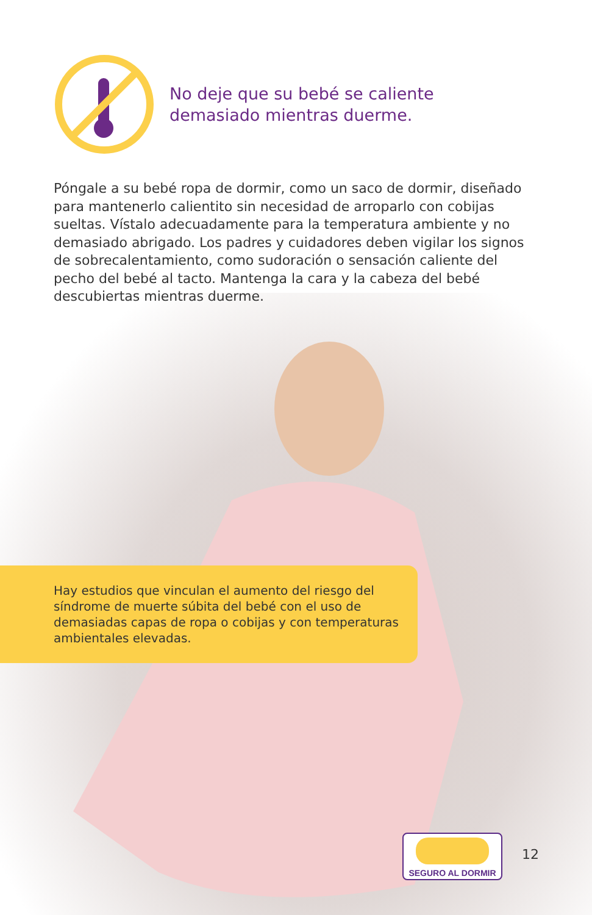No deje que su bebé se caliente
demasiado mientras duerme.
Póngale a su bebé ropa de dormir, como un saco de dormir, diseñado para mantenerlo calientito sin necesidad de arroparlo con cobijas sueltas. Vístalo adecuadamente para la temperatura ambiente y no demasiado abrigado. Los padres y cuidadores deben vigilar los signos de sobrecalentamiento, como sudoración o sensación caliente del pecho del bebé al tacto. Mantenga la cara y la cabeza del bebé descubiertas mientras duerme.
Hay estudios que vinculan el aumento del riesgo del síndrome de muerte súbita del bebé con el uso de demasiadas capas de ropa o cobijas y con temperaturas ambientales elevadas.
SEGURO AL DORMIR
12